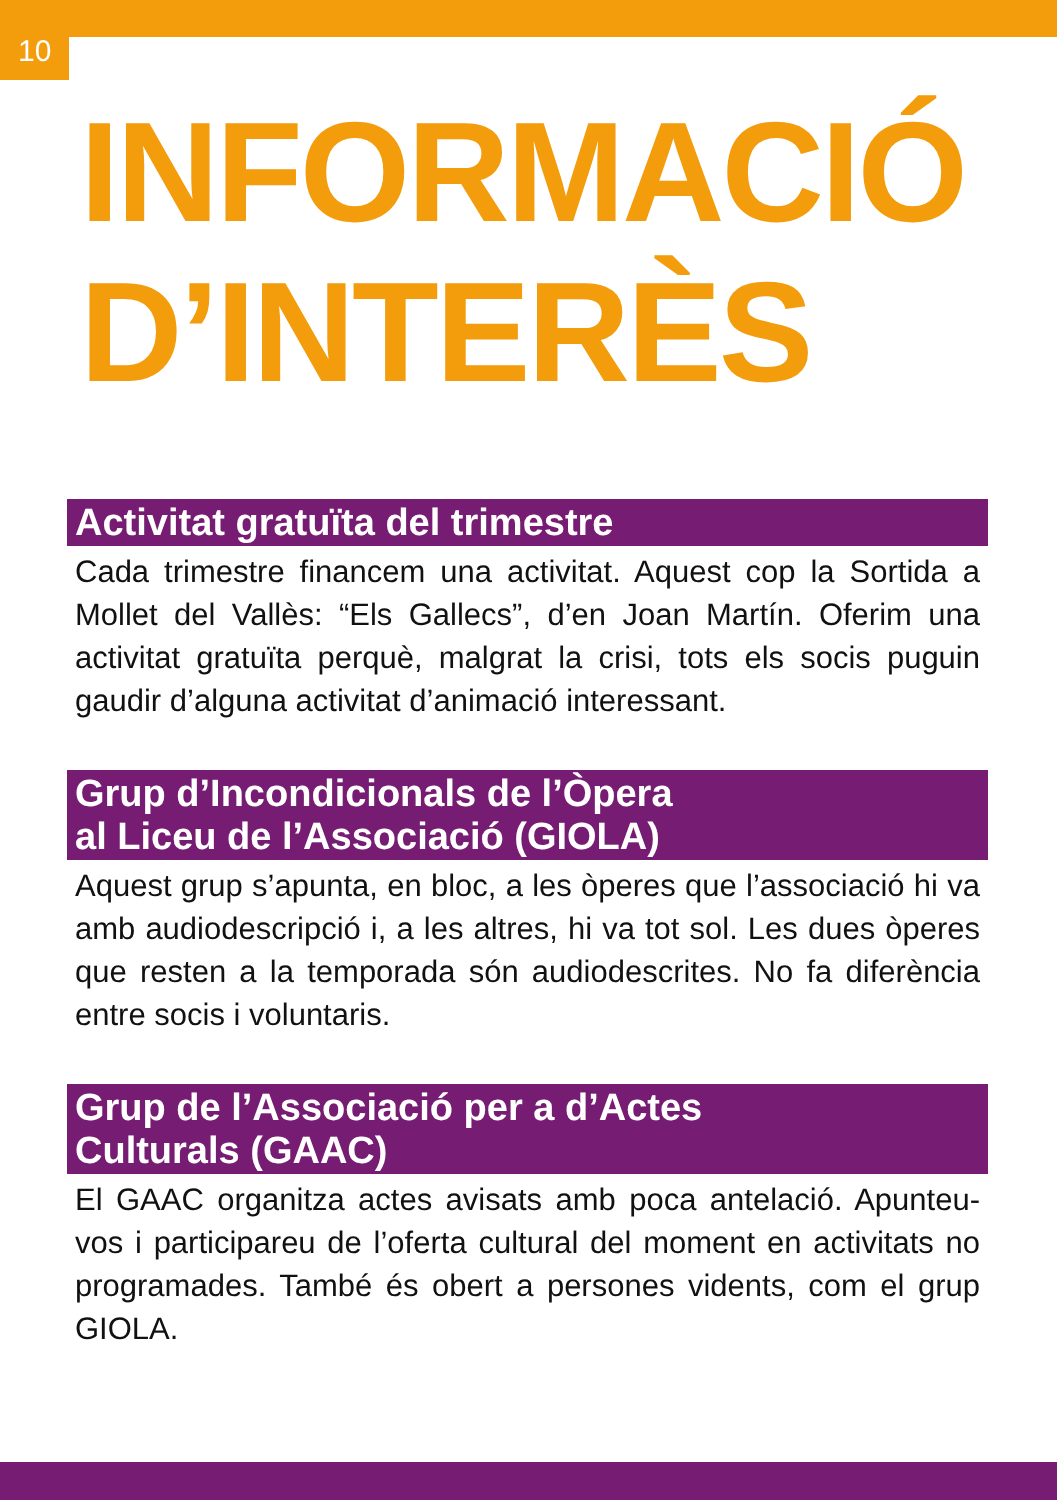10
INFORMACIÓ
D’INTERÈS
Activitat gratuïta del trimestre
Cada trimestre financem una activitat. Aquest cop la Sortida a Mollet del Vallès: “Els Gallecs”, d’en Joan Martín. Oferim una activitat gratuïta perquè, malgrat la crisi, tots els socis puguin gaudir d’alguna activitat d’animació interessant.
Grup d’Incondicionals de l’Òpera
al Liceu de l’Associació (GIOLA)
Aquest grup s’apunta, en bloc, a les òperes que l’associació hi va amb audiodescripció i, a les altres, hi va tot sol. Les dues òperes que resten a la temporada són audiodescrites. No fa diferència entre socis i voluntaris.
Grup de l’Associació per a d’Actes
Culturals (GAAC)
El GAAC organitza actes avisats amb poca antelació. Apunteu-vos i participareu de l’oferta cultural del moment en activitats no programades. També és obert a persones vidents, com el grup GIOLA.